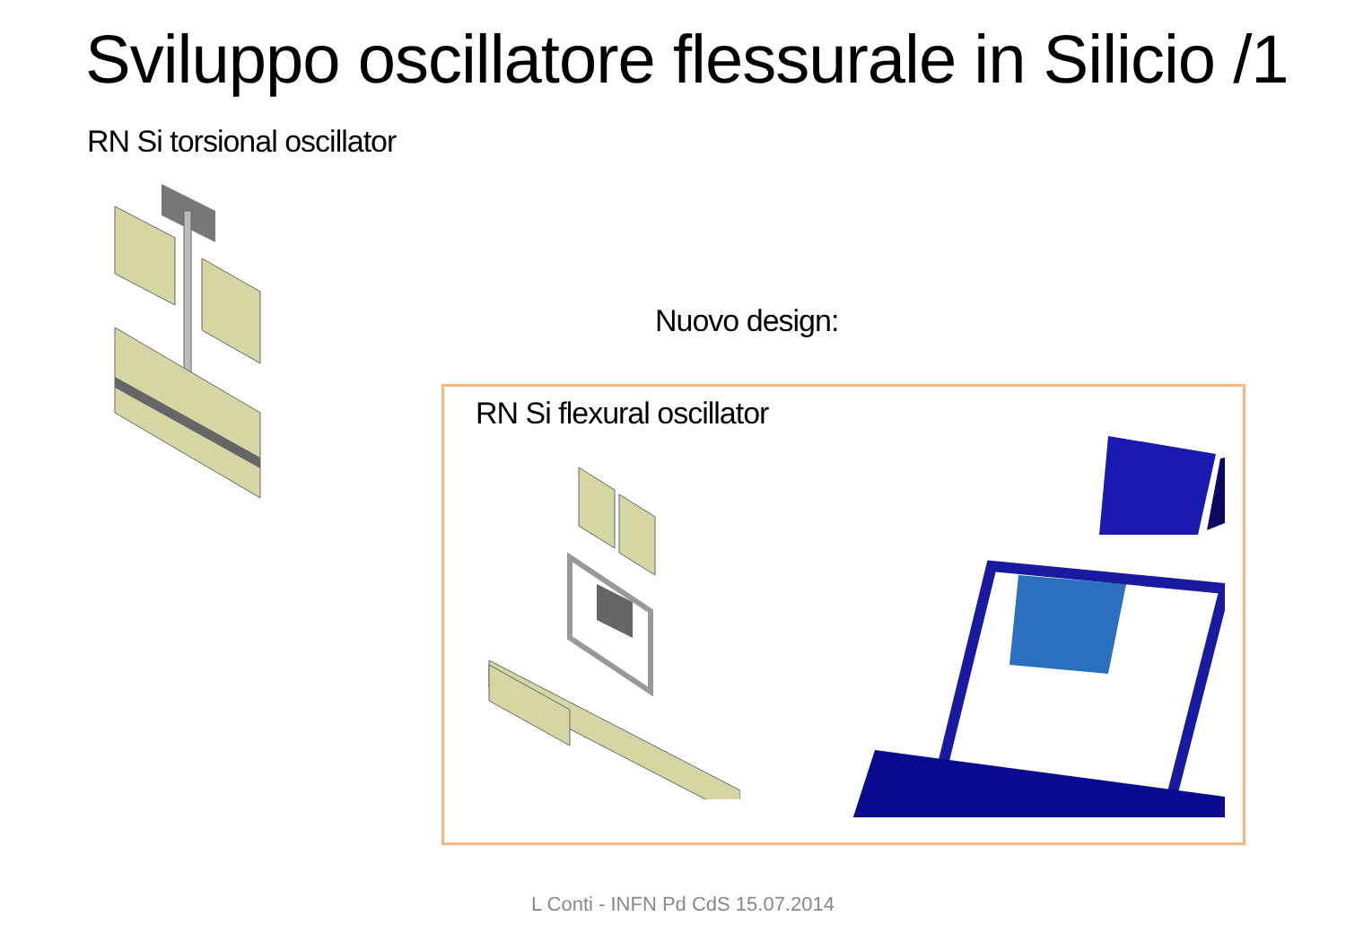Sviluppo oscillatore flessurale in Silicio /1
RN Si torsional oscillator
Nuovo design:
RN Si flexural oscillator
L Conti - INFN Pd CdS 15.07.2014